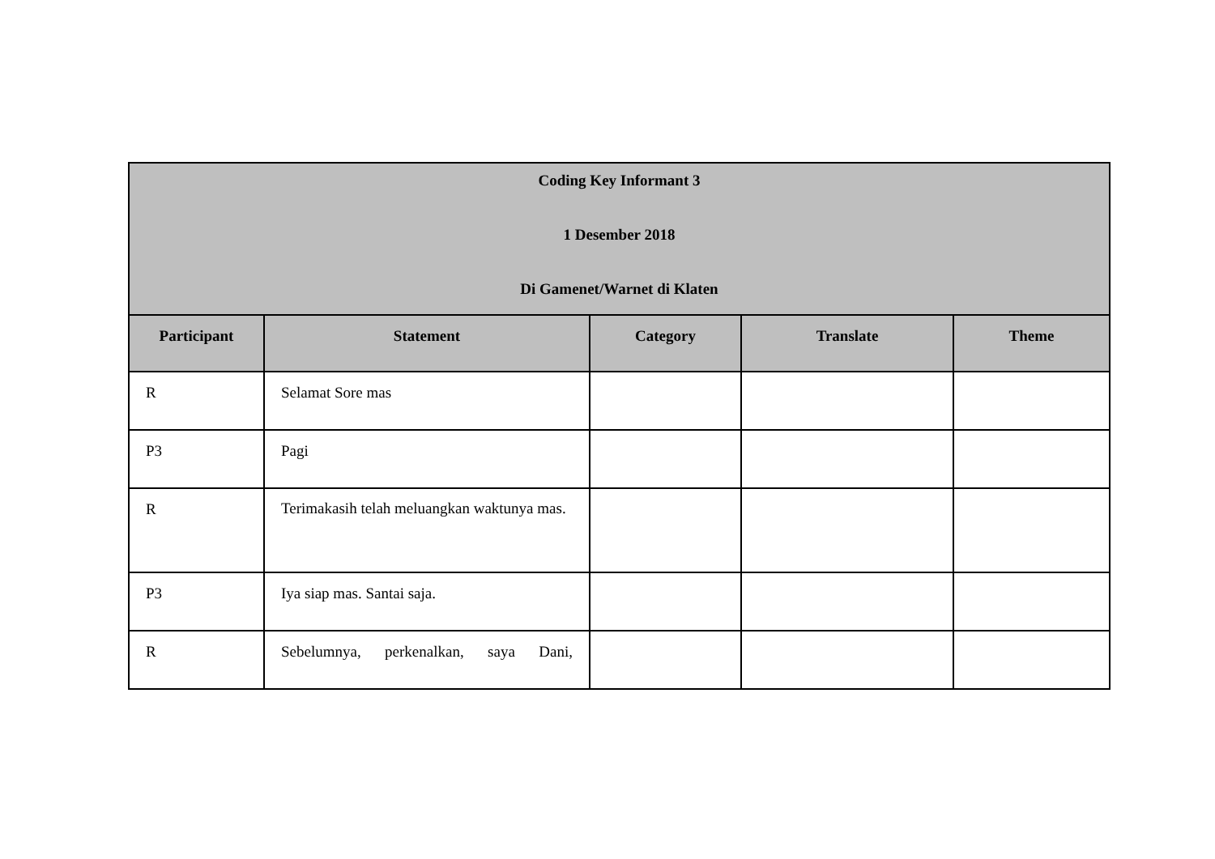| Coding Key Informant 3 1 Desember 2018 Di Gamenet/Warnet di Klaten | | | | |
| Participant | Statement | Category | Translate | Theme |
| R | Selamat Sore mas | | | |
| P3 | Pagi | | | |
| R | Terimakasih telah meluangkan waktunya mas. | | | |
| P3 | Iya siap mas. Santai saja. | | | |
| R | Sebelumnya, perkenalkan, saya Dani, | | | |